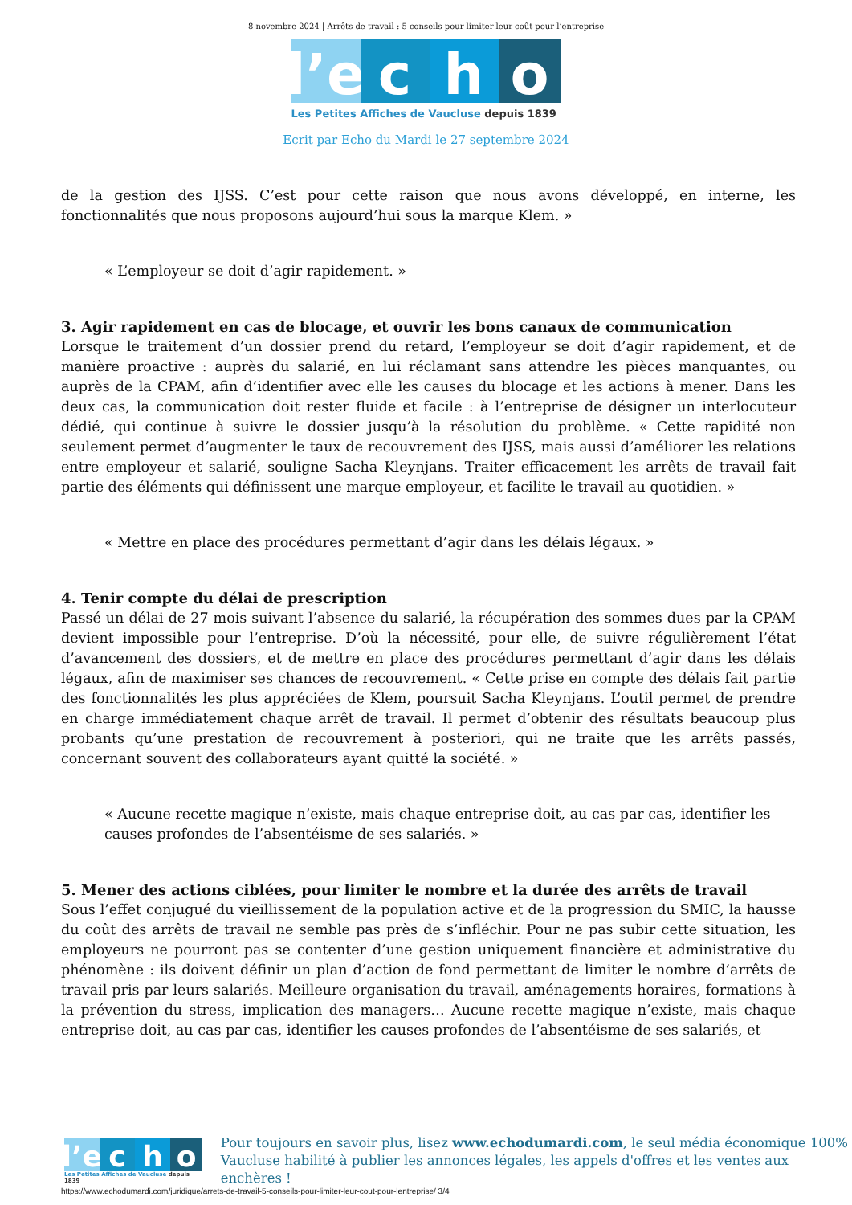8 novembre 2024 | Arrêts de travail : 5 conseils pour limiter leur coût pour l’entreprise
l’e
c
h
o
Les Petites Affiches de Vaucluse depuis 1839
Ecrit par Echo du Mardi le 27 septembre 2024
de la gestion des IJSS. C’est pour cette raison que nous avons développé, en interne, les fonctionnalités que nous proposons aujourd’hui sous la marque Klem. »
« L’employeur se doit d’agir rapidement. »
3. Agir rapidement en cas de blocage, et ouvrir les bons canaux de communication
Lorsque le traitement d’un dossier prend du retard, l’employeur se doit d’agir rapidement, et de manière proactive : auprès du salarié, en lui réclamant sans attendre les pièces manquantes, ou auprès de la CPAM, afin d’identifier avec elle les causes du blocage et les actions à mener. Dans les deux cas, la communication doit rester fluide et facile : à l’entreprise de désigner un interlocuteur dédié, qui continue à suivre le dossier jusqu’à la résolution du problème. « Cette rapidité non seulement permet d’augmenter le taux de recouvrement des IJSS, mais aussi d’améliorer les relations entre employeur et salarié, souligne Sacha Kleynjans. Traiter efficacement les arrêts de travail fait partie des éléments qui définissent une marque employeur, et facilite le travail au quotidien. »
« Mettre en place des procédures permettant d’agir dans les délais légaux. »
4. Tenir compte du délai de prescription
Passé un délai de 27 mois suivant l’absence du salarié, la récupération des sommes dues par la CPAM devient impossible pour l’entreprise. D’où la nécessité, pour elle, de suivre régulièrement l’état d’avancement des dossiers, et de mettre en place des procédures permettant d’agir dans les délais légaux, afin de maximiser ses chances de recouvrement. « Cette prise en compte des délais fait partie des fonctionnalités les plus appréciées de Klem, poursuit Sacha Kleynjans. L’outil permet de prendre en charge immédiatement chaque arrêt de travail. Il permet d’obtenir des résultats beaucoup plus probants qu’une prestation de recouvrement à posteriori, qui ne traite que les arrêts passés, concernant souvent des collaborateurs ayant quitté la société. »
« Aucune recette magique n’existe, mais chaque entreprise doit, au cas par cas, identifier les causes profondes de l’absentéisme de ses salariés. »
5. Mener des actions ciblées, pour limiter le nombre et la durée des arrêts de travail
Sous l’effet conjugué du vieillissement de la population active et de la progression du SMIC, la hausse du coût des arrêts de travail ne semble pas près de s’infléchir. Pour ne pas subir cette situation, les employeurs ne pourront pas se contenter d’une gestion uniquement financière et administrative du phénomène : ils doivent définir un plan d’action de fond permettant de limiter le nombre d’arrêts de travail pris par leurs salariés. Meilleure organisation du travail, aménagements horaires, formations à la prévention du stress, implication des managers… Aucune recette magique n’existe, mais chaque entreprise doit, au cas par cas, identifier les causes profondes de l’absentéisme de ses salariés, et
l’e
c
h
o
Les Petites Affiches de Vaucluse depuis 1839
Pour toujours en savoir plus, lisez www.echodumardi.com, le seul média économique 100%
Vaucluse habilité à publier les annonces légales, les appels d'offres et les ventes aux enchères !
https://www.echodumardi.com/juridique/arrets-de-travail-5-conseils-pour-limiter-leur-cout-pour-lentreprise/ 3/4